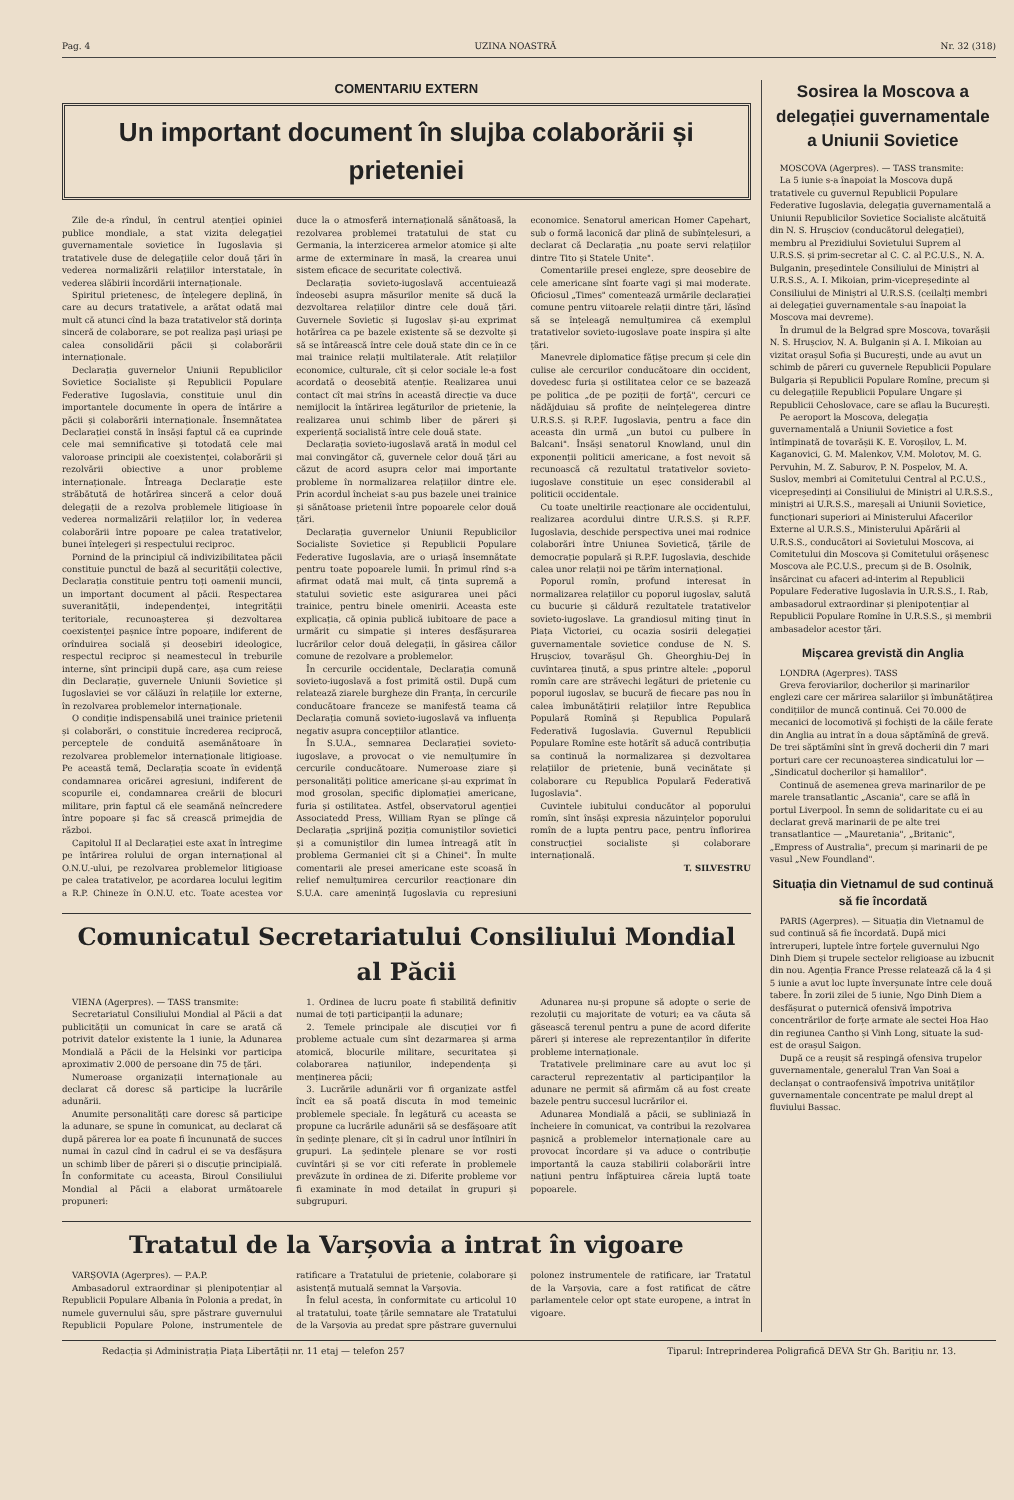Pag. 4 UZINA NOASTRĂ Nr. 32 (318)
COMENTARIU EXTERN
Un important document în slujba colaborării și prieteniei
Zile de-a rîndul, în centrul atenției opiniei publice mondiale, a stat vizita delegației guvernamentale sovietice în Iugoslavia și tratativele duse de delegațiile celor două țări în vederea normalizării relațiilor interstatale, în vederea slăbirii încordării internaționale.
Spiritul prietenesc, de înțelegere deplină, în care au decurs tratativele, a arătat odată mai mult că atunci cînd la baza tratativelor stă dorința sinceră de colaborare, se pot realiza pași uriași pe calea consolidării păcii și colaborării internaționale.
Declarația guvernelor Uniunii Republicilor Sovietice Socialiste și Republicii Populare Federative Iugoslavia, constituie unul din importantele documente în opera de întărire a păcii și colaborării internaționale. Însemnătatea Declarației constă în însăși faptul că ea cuprinde cele mai semnificative și totodată cele mai valoroase principii ale coexistenței, colaborării și rezolvării obiective a unor probleme internaționale. Întreaga Declarație este străbătută de hotărîrea sinceră a celor două delegații de a rezolva problemele litigioase în vederea normalizării relațiilor lor, în vederea colaborării între popoare pe calea tratativelor, bunei înțelegeri și respectului reciproc.
Pornind de la principiul că indivizibilitatea păcii constituie punctul de bază al securității colective, Declarația constituie pentru toți oamenii muncii, un important document al păcii. Respectarea suveranității, independenței, integrității teritoriale, recunoașterea și dezvoltarea coexistenței pașnice între popoare, indiferent de orînduirea socială și deosebiri ideologice, respectul reciproc și neamestecul în treburile interne, sînt principii după care, așa cum reiese din Declarație, guvernele Uniunii Sovietice și Iugoslaviei se vor călăuzi în relațiile lor externe, în rezolvarea problemelor internaționale.
O condiție indispensabilă unei trainice prietenii și colaborări, o constituie încrederea reciprocă, perceptele de conduită asemănătoare în rezolvarea problemelor internaționale litigioase. Pe această temă, Declarația scoate în evidență condamnarea oricărei agresiuni, indiferent de scopurile ei, condamnarea creării de blocuri militare, prin faptul că ele seamănă neîncredere între popoare și fac să crească primejdia de război.
Capitolul II al Declarației este axat în întregime pe întărirea rolului de organ internațional al O.N.U.-ului, pe rezolvarea problemelor litigioase pe calea tratativelor, pe acordarea locului legitim a R.P. Chineze în O.N.U. etc. Toate acestea vor duce la o atmosferă internațională sănătoasă, la rezolvarea problemei tratatului de stat cu Germania, la interzicerea armelor atomice și alte arme de exterminare în masă, la crearea unui sistem eficace de securitate colectivă.
Declarația sovieto-iugoslavă accentuiează îndeosebi asupra măsurilor menite să ducă la dezvoltarea relațiilor dintre cele două țări. Guvernele Sovietic și Iugoslav și-au exprimat hotărîrea ca pe bazele existente să se dezvolte și să se întărească între cele două state din ce în ce mai trainice relații multilaterale. Atît relațiilor economice, culturale, cît și celor sociale le-a fost acordată o deosebită atenție. Realizarea unui contact cît mai strîns în această direcție va duce nemijlocit la întărirea legăturilor de prietenie, la realizarea unui schimb liber de păreri și experiență socialistă între cele două state.
Declarația sovieto-iugoslavă arată în modul cel mai convingător că, guvernele celor două țări au căzut de acord asupra celor mai importante probleme în normalizarea relațiilor dintre ele. Prin acordul încheiat s-au pus bazele unei trainice și sănătoase prietenii între popoarele celor două țări.
Declarația guvernelor Uniunii Republicilor Socialiste Sovietice și Republicii Populare Federative Iugoslavia, are o uriașă însemnătate pentru toate popoarele lumii. În primul rînd s-a afirmat odată mai mult, că ținta supremă a statului sovietic este asigurarea unei păci trainice, pentru binele omenirii. Aceasta este explicația, că opinia publică iubitoare de pace a urmărit cu simpatie și interes desfășurarea lucrărilor celor două delegații, în găsirea căilor comune de rezolvare a problemelor.
În cercurile occidentale, Declarația comună sovieto-iugoslavă a fost primită ostil. După cum relatează ziarele burgheze din Franța, în cercurile conducătoare franceze se manifestă teama că Declarația comună sovieto-iugoslavă va influența negativ asupra concepțiilor atlantice.
În S.U.A., semnarea Declarației sovieto-iugoslave, a provocat o vie nemulțumire în cercurile conducătoare. Numeroase ziare și personalități politice americane și-au exprimat în mod grosolan, specific diplomației americane, furia și ostilitatea. Astfel, observatorul agenției Associatedd Press, William Ryan se plînge că Declarația „sprijină poziția comuniștilor sovietici și a comuniștilor din lumea întreagă atît în problema Germaniei cît și a Chinei". În multe comentarii ale presei americane este scoasă în relief nemulțumirea cercurilor reacționare din S.U.A. care amenință Iugoslavia cu represiuni economice. Senatorul american Homer Capehart, sub o formă laconică dar plină de subînțelesuri, a declarat că Declarația „nu poate servi relațiilor dintre Tito și Statele Unite".
Comentariile presei engleze, spre deosebire de cele americane sînt foarte vagi și mai moderate. Oficiosul „Times" comentează urmările declarației comune pentru viitoarele relații dintre țări, lăsînd să se înțeleagă nemulțumirea că exemplul tratativelor sovieto-iugoslave poate inspira și alte țări.
Manevrele diplomatice fățișe precum și cele din culise ale cercurilor conducătoare din occident, dovedesc furia și ostilitatea celor ce se bazează pe politica „de pe poziții de forță", cercuri ce nădăjduiau să profite de neînțelegerea dintre U.R.S.S. și R.P.F. Iugoslavia, pentru a face din aceasta din urmă „un butoi cu pulbere în Balcani". Însăși senatorul Knowland, unul din exponenții politicii americane, a fost nevoit să recunoască că rezultatul tratativelor sovieto-iugoslave constituie un eșec considerabil al politicii occidentale.
Cu toate uneltirile reacționare ale occidentului, realizarea acordului dintre U.R.S.S. și R.P.F. Iugoslavia, deschide perspectiva unei mai rodnice colaborări între Uniunea Sovietică, țările de democrație populară și R.P.F. Iugoslavia, deschide calea unor relații noi pe tărîm internațional.
Poporul romîn, profund interesat în normalizarea relațiilor cu poporul iugoslav, salută cu bucurie și căldură rezultatele tratativelor sovieto-iugoslave. La grandiosul miting ținut în Piața Victoriei, cu ocazia sosirii delegației guvernamentale sovietice conduse de N. S. Hrușciov, tovarășul Gh. Gheorghiu-Dej în cuvîntarea ținută, a spus printre altele: „poporul romîn care are străvechi legături de prietenie cu poporul iugoslav, se bucură de fiecare pas nou în calea îmbunătățirii relațiilor între Republica Populară Romînă și Republica Populară Federativă Iugoslavia. Guvernul Republicii Populare Romîne este hotărît să aducă contribuția sa continuă la normalizarea și dezvoltarea relațiilor de prietenie, bună vecinătate și colaborare cu Republica Populară Federativă Iugoslavia".
Cuvintele iubitului conducător al poporului romîn, sînt însăși expresia năzuințelor poporului romîn de a lupta pentru pace, pentru înflorirea construcției socialiste și colaborare internațională.
T. SILVESTRU
Comunicatul Secretariatului Consiliului Mondial al Păcii
VIENA (Agerpres). — TASS transmite:
Secretariatul Consiliului Mondial al Păcii a dat publicității un comunicat în care se arată că potrivit datelor existente la 1 iunie, la Adunarea Mondială a Păcii de la Helsinki vor participa aproximativ 2.000 de persoane din 75 de țări.
Numeroase organizații internaționale au declarat că doresc să participe la lucrările adunării.
Anumite personalități care doresc să participe la adunare, se spune în comunicat, au declarat că după părerea lor ea poate fi încununată de succes numai în cazul cînd în cadrul ei se va desfășura un schimb liber de păreri și o discuție principială. În conformitate cu aceasta, Biroul Consiliului Mondial al Păcii a elaborat următoarele propuneri:
1. Ordinea de lucru poate fi stabilită definitiv numai de toți participanții la adunare;
2. Temele principale ale discuției vor fi probleme actuale cum sînt dezarmarea și arma atomică, blocurile militare, securitatea și colaborarea națiunilor, independența și menținerea păcii;
3. Lucrările adunării vor fi organizate astfel încît ea să poată discuta în mod temeinic problemele speciale. În legătură cu aceasta se propune ca lucrările adunării să se desfășoare atît în ședințe plenare, cît și în cadrul unor întîlniri în grupuri. La ședințele plenare se vor rosti cuvîntări și se vor citi referate în problemele prevăzute în ordinea de zi. Diferite probleme vor fi examinate în mod detailat în grupuri și subgrupuri.
Adunarea nu-și propune să adopte o serie de rezoluții cu majoritate de voturi; ea va căuta să găsească terenul pentru a pune de acord diferite păreri și interese ale reprezentanților în diferite probleme internaționale.
Tratativele preliminare care au avut loc și caracterul reprezentativ al participanților la adunare ne permit să afirmăm că au fost create bazele pentru succesul lucrărilor ei.
Adunarea Mondială a păcii, se subliniază în încheiere în comunicat, va contribui la rezolvarea pașnică a problemelor internaționale care au provocat încordare și va aduce o contribuție importantă la cauza stabilirii colaborării între națiuni pentru înfăptuirea căreia luptă toate popoarele.
Tratatul de la Varșovia a intrat în vigoare
VARȘOVIA (Agerpres). — P.A.P.
Ambasadorul extraordinar și plenipotențiar al Republicii Populare Albania în Polonia a predat, în numele guvernului său, spre păstrare guvernului Republicii Populare Polone, instrumentele de ratificare a Tratatului de prietenie, colaborare și asistență mutuală semnat la Varșovia.
În felul acesta, în conformitate cu articolul 10 al tratatului, toate țările semnatare ale Tratatului de la Varșovia au predat spre păstrare guvernului polonez instrumentele de ratificare, iar Tratatul de la Varșovia, care a fost ratificat de către parlamentele celor opt state europene, a intrat în vigoare.
Sosirea la Moscova a delegației guvernamentale a Uniunii Sovietice
MOSCOVA (Agerpres). — TASS transmite:
La 5 iunie s-a înapoiat la Moscova după tratativele cu guvernul Republicii Populare Federative Iugoslavia, delegația guvernamentală a Uniunii Republicilor Sovietice Socialiste alcătuită din N. S. Hrușciov (conducătorul delegației), membru al Prezidiului Sovietului Suprem al U.R.S.S. și prim-secretar al C. C. al P.C.U.S., N. A. Bulganin, președintele Consiliului de Miniștri al U.R.S.S., A. I. Mikoian, prim-vicepreședinte al Consiliului de Miniștri al U.R.S.S. (ceilalți membri ai delegației guvernamentale s-au înapoiat la Moscova mai devreme).
În drumul de la Belgrad spre Moscova, tovarășii N. S. Hrușciov, N. A. Bulganin și A. I. Mikoian au vizitat orașul Sofia și București, unde au avut un schimb de păreri cu guvernele Republicii Populare Bulgaria și Republicii Populare Romîne, precum și cu delegațiile Republicii Populare Ungare și Republicii Cehoslovace, care se aflau la București.
Pe aeroport la Moscova, delegația guvernamentală a Uniunii Sovietice a fost întîmpinată de tovarășii K. E. Voroșilov, L. M. Kaganovici, G. M. Malenkov, V.M. Molotov, M. G. Pervuhin, M. Z. Saburov, P. N. Pospelov, M. A. Suslov, membri ai Comitetului Central al P.C.U.S., vicepreședinți ai Consiliului de Miniștri al U.R.S.S., miniștri ai U.R.S.S., mareșali ai Uniunii Sovietice, funcționari superiori ai Ministerului Afacerilor Externe al U.R.S.S., Ministerului Apărării al U.R.S.S., conducători ai Sovietului Moscova, ai Comitetului din Moscova și Comitetului orășenesc Moscova ale P.C.U.S., precum și de B. Osolnik, însărcinat cu afaceri ad-interim al Republicii Populare Federative Iugoslavia în U.R.S.S., I. Rab, ambasadorul extraordinar și plenipotențiar al Republicii Populare Romîne în U.R.S.S., și membrii ambasadelor acestor țări.
Mișcarea grevistă din Anglia
LONDRA (Agerpres). TASS
Greva feroviarilor, docherilor și marinarilor englezi care cer mărirea salariilor și îmbunătățirea condițiilor de muncă continuă. Cei 70.000 de mecanici de locomotivă și fochiști de la căile ferate din Anglia au intrat în a doua săptămînă de grevă. De trei săptămîni sînt în grevă docherii din 7 mari porturi care cer recunoașterea sindicatului lor — „Sindicatul docherilor și hamalilor".
Continuă de asemenea greva marinarilor de pe marele transatlantic „Ascania", care se află în portul Liverpool. În semn de solidaritate cu ei au declarat grevă marinarii de pe alte trei transatlantice — „Mauretania", „Britanic", „Empress of Australia", precum și marinarii de pe vasul „New Foundland".
Situația din Vietnamul de sud continuă să fie încordată
PARIS (Agerpres). — Situația din Vietnamul de sud continuă să fie încordată. După mici întreruperi, luptele între forțele guvernului Ngo Dinh Diem și trupele sectelor religioase au izbucnit din nou. Agenția France Presse relatează că la 4 și 5 iunie a avut loc lupte înverșunate între cele două tabere. În zorii zilei de 5 iunie, Ngo Dinh Diem a desfășurat o puternică ofensivă împotriva concentrărilor de forțe armate ale sectei Hoa Hao din regiunea Cantho și Vinh Long, situate la sud-est de orașul Saigon.
După ce a reușit să respingă ofensiva trupelor guvernamentale, generalul Tran Van Soai a declanșat o contraofensivă împotriva unităților guvernamentale concentrate pe malul drept al fluviului Bassac.
Redacția și Administrația Piața Libertății nr. 11 etaj — telefon 257 Tiparul: Intreprinderea Poligrafică DEVA Str Gh. Barițiu nr. 13.